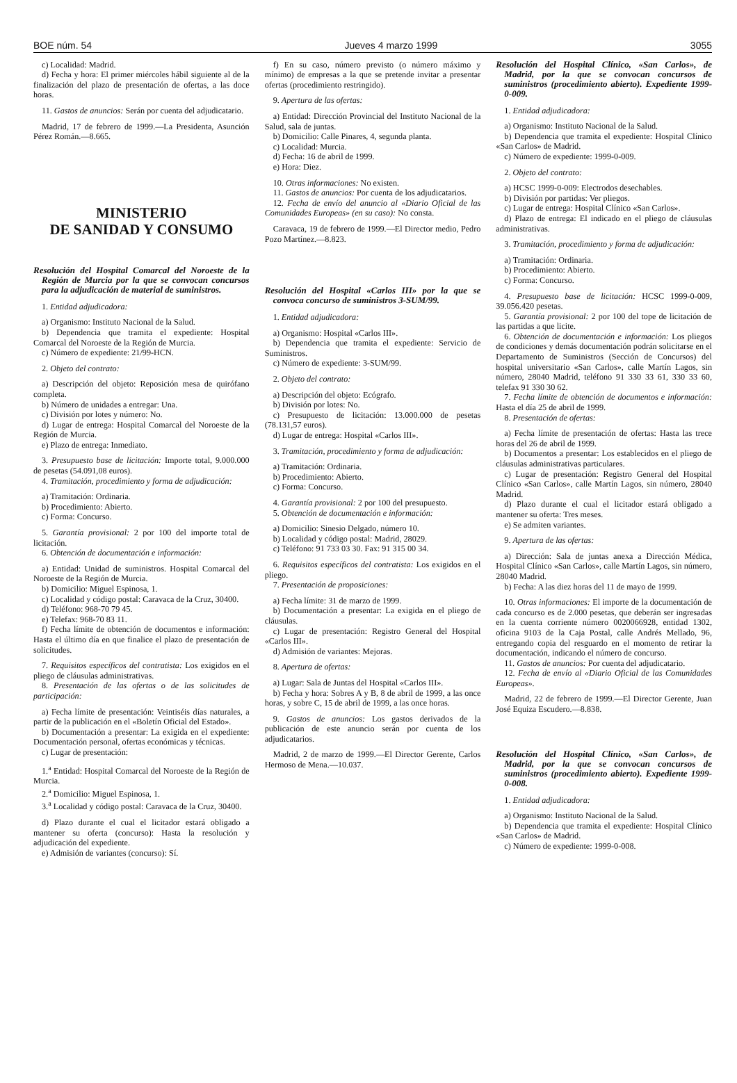BOE núm. 54 Jueves 4 marzo 1999 3055
c) Localidad: Madrid.
d) Fecha y hora: El primer miércoles hábil siguiente al de la finalización del plazo de presentación de ofertas, a las doce horas.
11. Gastos de anuncios: Serán por cuenta del adjudicatario.
Madrid, 17 de febrero de 1999.—La Presidenta, Asunción Pérez Román.—8.665.
MINISTERIO
DE SANIDAD Y CONSUMO
Resolución del Hospital Comarcal del Noroeste de la Región de Murcia por la que se convocan concursos para la adjudicación de material de suministros.
1. Entidad adjudicadora:
a) Organismo: Instituto Nacional de la Salud.
b) Dependencia que tramita el expediente: Hospital Comarcal del Noroeste de la Región de Murcia.
c) Número de expediente: 21/99-HCN.
2. Objeto del contrato:
a) Descripción del objeto: Reposición mesa de quirófano completa.
b) Número de unidades a entregar: Una.
c) División por lotes y número: No.
d) Lugar de entrega: Hospital Comarcal del Noroeste de la Región de Murcia.
e) Plazo de entrega: Inmediato.
3. Presupuesto base de licitación: Importe total, 9.000.000 de pesetas (54.091,08 euros).
4. Tramitación, procedimiento y forma de adjudicación:
a) Tramitación: Ordinaria.
b) Procedimiento: Abierto.
c) Forma: Concurso.
5. Garantía provisional: 2 por 100 del importe total de licitación.
6. Obtención de documentación e información:
a) Entidad: Unidad de suministros. Hospital Comarcal del Noroeste de la Región de Murcia.
b) Domicilio: Miguel Espinosa, 1.
c) Localidad y código postal: Caravaca de la Cruz, 30400.
d) Teléfono: 968-70 79 45.
e) Telefax: 968-70 83 11.
f) Fecha límite de obtención de documentos e información: Hasta el último día en que finalice el plazo de presentación de solicitudes.
7. Requisitos específicos del contratista: Los exigidos en el pliego de cláusulas administrativas.
8. Presentación de las ofertas o de las solicitudes de participación:
a) Fecha límite de presentación: Veintiséis días naturales, a partir de la publicación en el «Boletín Oficial del Estado».
b) Documentación a presentar: La exigida en el expediente: Documentación personal, ofertas económicas y técnicas.
c) Lugar de presentación:
1.<sup>a</sup> Entidad: Hospital Comarcal del Noroeste de la Región de Murcia.
2.<sup>a</sup> Domicilio: Miguel Espinosa, 1.
3.<sup>a</sup> Localidad y código postal: Caravaca de la Cruz, 30400.
d) Plazo durante el cual el licitador estará obligado a mantener su oferta (concurso): Hasta la resolución y adjudicación del expediente.
e) Admisión de variantes (concurso): Sí.
f) En su caso, número previsto (o número máximo y mínimo) de empresas a la que se pretende invitar a presentar ofertas (procedimiento restringido).
9. Apertura de las ofertas:
a) Entidad: Dirección Provincial del Instituto Nacional de la Salud, sala de juntas.
b) Domicilio: Calle Pinares, 4, segunda planta.
c) Localidad: Murcia.
d) Fecha: 16 de abril de 1999.
e) Hora: Diez.
10. Otras informaciones: No existen.
11. Gastos de anuncios: Por cuenta de los adjudicatarios.
12. Fecha de envío del anuncio al «Diario Oficial de las Comunidades Europeas» (en su caso): No consta.
Caravaca, 19 de febrero de 1999.—El Director medio, Pedro Pozo Martínez.—8.823.
Resolución del Hospital «Carlos III» por la que se convoca concurso de suministros 3-SUM/99.
1. Entidad adjudicadora:
a) Organismo: Hospital «Carlos III».
b) Dependencia que tramita el expediente: Servicio de Suministros.
c) Número de expediente: 3-SUM/99.
2. Objeto del contrato:
a) Descripción del objeto: Ecógrafo.
b) División por lotes: No.
c) Presupuesto de licitación: 13.000.000 de pesetas (78.131,57 euros).
d) Lugar de entrega: Hospital «Carlos III».
3. Tramitación, procedimiento y forma de adjudicación:
a) Tramitación: Ordinaria.
b) Procedimiento: Abierto.
c) Forma: Concurso.
4. Garantía provisional: 2 por 100 del presupuesto.
5. Obtención de documentación e información:
a) Domicilio: Sinesio Delgado, número 10.
b) Localidad y código postal: Madrid, 28029.
c) Teléfono: 91 733 03 30. Fax: 91 315 00 34.
6. Requisitos específicos del contratista: Los exigidos en el pliego.
7. Presentación de proposiciones:
a) Fecha límite: 31 de marzo de 1999.
b) Documentación a presentar: La exigida en el pliego de cláusulas.
c) Lugar de presentación: Registro General del Hospital «Carlos III».
d) Admisión de variantes: Mejoras.
8. Apertura de ofertas:
a) Lugar: Sala de Juntas del Hospital «Carlos III».
b) Fecha y hora: Sobres A y B, 8 de abril de 1999, a las once horas, y sobre C, 15 de abril de 1999, a las once horas.
9. Gastos de anuncios: Los gastos derivados de la publicación de este anuncio serán por cuenta de los adjudicatarios.
Madrid, 2 de marzo de 1999.—El Director Gerente, Carlos Hermoso de Mena.—10.037.
Resolución del Hospital Clínico, «San Carlos», de Madrid, por la que se convocan concursos de suministros (procedimiento abierto). Expediente 1999-0-009.
1. Entidad adjudicadora:
a) Organismo: Instituto Nacional de la Salud.
b) Dependencia que tramita el expediente: Hospital Clínico «San Carlos» de Madrid.
c) Número de expediente: 1999-0-009.
2. Objeto del contrato:
a) HCSC 1999-0-009: Electrodos desechables.
b) División por partidas: Ver pliegos.
c) Lugar de entrega: Hospital Clínico «San Carlos».
d) Plazo de entrega: El indicado en el pliego de cláusulas administrativas.
3. Tramitación, procedimiento y forma de adjudicación:
a) Tramitación: Ordinaria.
b) Procedimiento: Abierto.
c) Forma: Concurso.
4. Presupuesto base de licitación: HCSC 1999-0-009, 39.056.420 pesetas.
5. Garantía provisional: 2 por 100 del tope de licitación de las partidas a que licite.
6. Obtención de documentación e información: Los pliegos de condiciones y demás documentación podrán solicitarse en el Departamento de Suministros (Sección de Concursos) del hospital universitario «San Carlos», calle Martín Lagos, sin número, 28040 Madrid, teléfono 91 330 33 61, 330 33 60, telefax 91 330 30 62.
7. Fecha límite de obtención de documentos e información: Hasta el día 25 de abril de 1999.
8. Presentación de ofertas:
a) Fecha límite de presentación de ofertas: Hasta las trece horas del 26 de abril de 1999.
b) Documentos a presentar: Los establecidos en el pliego de cláusulas administrativas particulares.
c) Lugar de presentación: Registro General del Hospital Clínico «San Carlos», calle Martín Lagos, sin número, 28040 Madrid.
d) Plazo durante el cual el licitador estará obligado a mantener su oferta: Tres meses.
e) Se admiten variantes.
9. Apertura de las ofertas:
a) Dirección: Sala de juntas anexa a Dirección Médica, Hospital Clínico «San Carlos», calle Martín Lagos, sin número, 28040 Madrid.
b) Fecha: A las diez horas del 11 de mayo de 1999.
10. Otras informaciones: El importe de la documentación de cada concurso es de 2.000 pesetas, que deberán ser ingresadas en la cuenta corriente número 0020066928, entidad 1302, oficina 9103 de la Caja Postal, calle Andrés Mellado, 96, entregando copia del resguardo en el momento de retirar la documentación, indicando el número de concurso.
11. Gastos de anuncios: Por cuenta del adjudicatario.
12. Fecha de envío al «Diario Oficial de las Comunidades Europeas».
Madrid, 22 de febrero de 1999.—El Director Gerente, Juan José Equiza Escudero.—8.838.
Resolución del Hospital Clínico, «San Carlos», de Madrid, por la que se convocan concursos de suministros (procedimiento abierto). Expediente 1999-0-008.
1. Entidad adjudicadora:
a) Organismo: Instituto Nacional de la Salud.
b) Dependencia que tramita el expediente: Hospital Clínico «San Carlos» de Madrid.
c) Número de expediente: 1999-0-008.